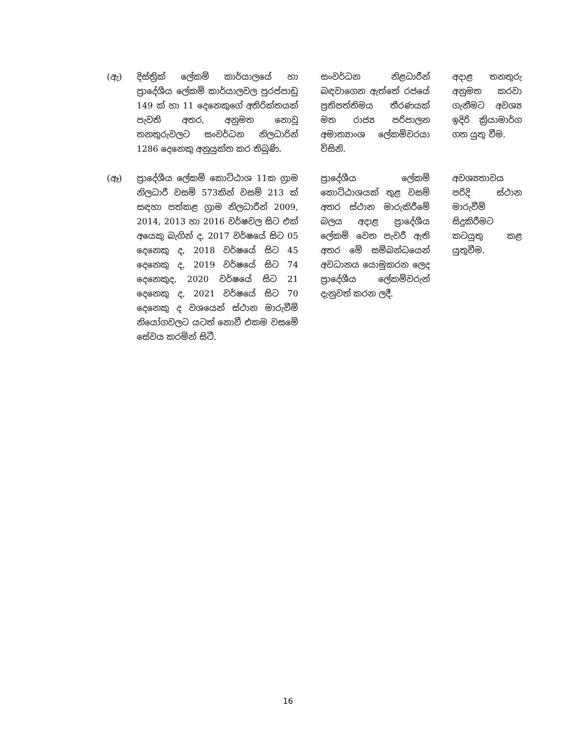| (ඇ) | දිස්ත්‍රික් ලේකම් කාර්යාලයේ හා ප්‍රාදේශීය ලේකම් කාර්යාලවල පුරප්පාඩු 149 ක් හා 11 දෙනෙකුගේ අතිරික්තයක් පැවති අතර, අනුමත නොවූ තනතුරුවලට සංවර්ධන නිලධාරින් 1286 දෙනෙකු අනුයුක්ත කර තිබුණි. | සංවර්ධන නිළධාරීන් බඳවාගෙන ඇත්තේ රජයේ ප්‍රතිපත්තිමය තීරණයක් මත රාජ්‍ය පරිපාලන අමාත්‍යාංශ ලේකම්වරයා විසිනි. | අදාළ තනතුරු අනුමත කරවා ගැනීමට අවශ්‍ය ඉදිරි ක්‍රියාමාර්ග ගත යුතු වීම. |
| (ඈ) | ප්‍රාදේශීය ලේකම් කොට්ඨාශ 11ක ග්‍රාම නිලධාරී වසම් 573කින් වසම් 213 ක් සඳහා පත්කළ ග්‍රාම නිලධාරීන් 2009, 2014, 2013 හා 2016 වර්ෂවල සිට එක් අයෙකු බැගින් ද, 2017 වර්ෂයේ සිට 05 දෙනෙකු ද, 2018 වර්ෂයේ සිට 45 දෙනෙකු ද, 2019 වර්ෂයේ සිට 74 දෙනෙකුද, 2020 වර්ෂයේ සිට 21 දෙනෙකු ද, 2021 වර්ෂයේ සිට 70 දෙනෙකු ද වශයෙන් ස්ථාන මාරුවීම් නියෝගවලට යටත් නොවී එකම වසමේ සේවය කරමින් සිටී. | ප්‍රාදේශීය ලේකම් කොට්ඨාශයක් තුළ වසම් අතර ස්ථාන මාරුකිරීමේ බලය අදාළ ප්‍රාදේශීය ලේකම් වෙත පැවරී ඇති අතර මේ සම්බන්ධයෙන් අවධානය යොමුකරන ලෙද ප්‍රාදේශීය ලේකම්වරුන් දැනුවත් කරන ලදී. | අවශ්‍යතාවය පරිදි ස්ථාන මාරුවීම් සිදුකිරීමට කටයුතු කළ යුතුවීම. |
16